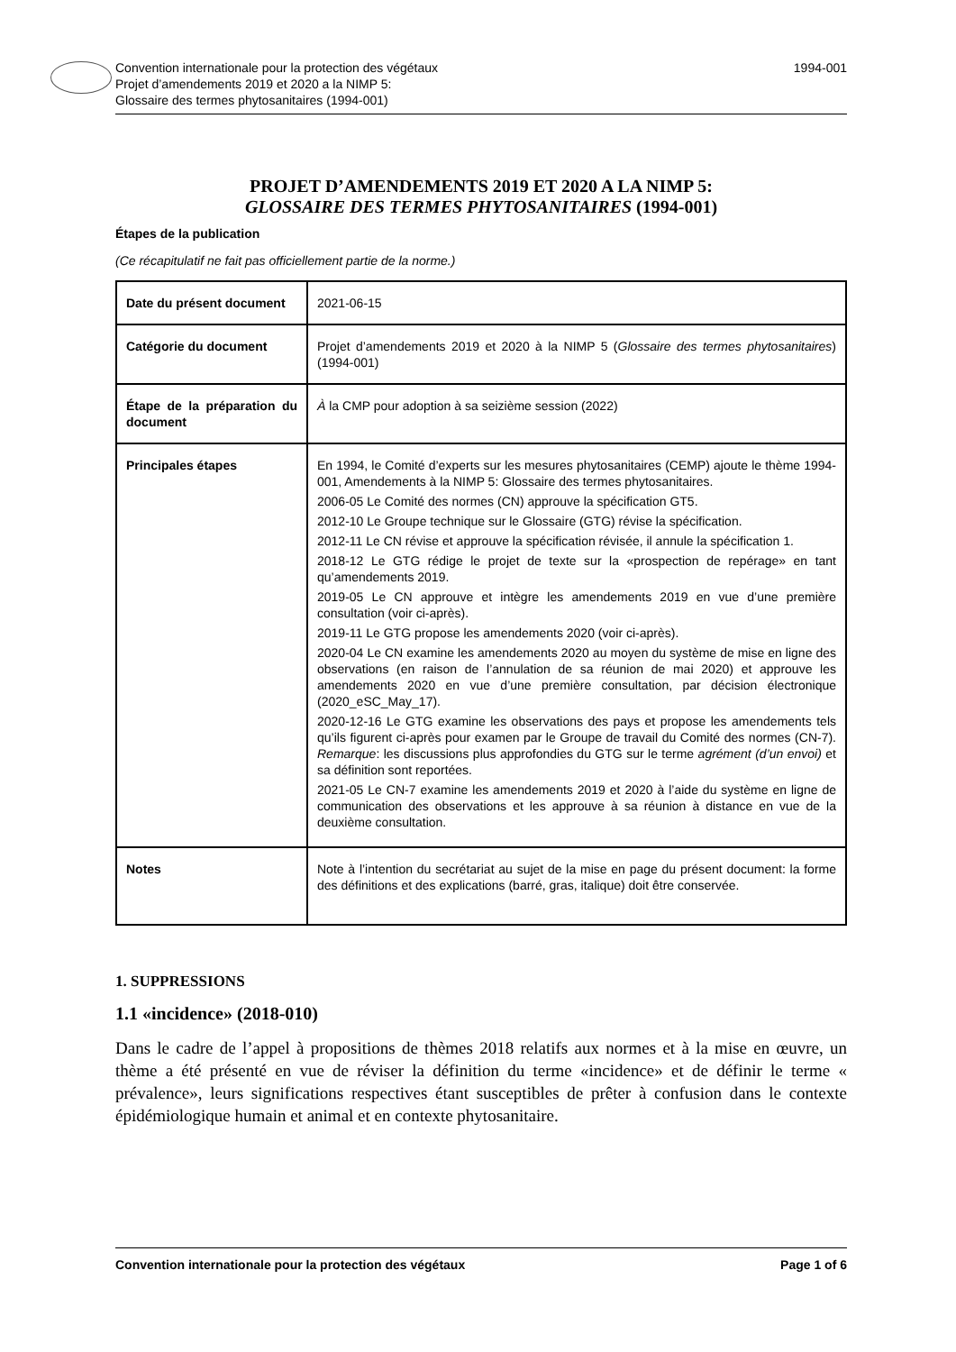Convention internationale pour la protection des végétaux
Projet d’amendements 2019 et 2020 a la NIMP 5:
Glossaire des termes phytosanitaires (1994-001)
1994-001
PROJET D’AMENDEMENTS 2019 ET 2020 A LA NIMP 5:
GLOSSAIRE DES TERMES PHYTOSANITAIRES (1994-001)
Étapes de la publication
(Ce récapitulatif ne fait pas officiellement partie de la norme.)
| Date du présent document | 2021-06-15 |
| Catégorie du document | Projet d’amendements 2019 et 2020 à la NIMP 5 ( Glossaire des termes phytosanitaires ) (1994-001) |
| Étape de la préparation du document | À la CMP pour adoption à sa seizième session (2022) |
| Principales étapes | En 1994, le Comité d’experts sur les mesures phytosanitaires (CEMP) ajoute le thème 1994-001, Amendements à la NIMP 5: Glossaire des termes phytosanitaires. 2006-05 Le Comité des normes (CN) approuve la spécification GT5. 2012-10 Le Groupe technique sur le Glossaire (GTG) révise la spécification. 2012-11 Le CN révise et approuve la spécification révisée, il annule la spécification 1. 2018-12 Le GTG rédige le projet de texte sur la «prospection de repérage» en tant qu’amendements 2019. 2019-05 Le CN approuve et intègre les amendements 2019 en vue d’une première consultation (voir ci-après). 2019-11 Le GTG propose les amendements 2020 (voir ci-après). 2020-04 Le CN examine les amendements 2020 au moyen du système de mise en ligne des observations (en raison de l’annulation de sa réunion de mai 2020) et approuve les amendements 2020 en vue d’une première consultation, par décision électronique (2020_eSC_May_17). 2020-12-16 Le GTG examine les observations des pays et propose les amendements tels qu’ils figurent ci-après pour examen par le Groupe de travail du Comité des normes (CN-7). Remarque : les discussions plus approfondies du GTG sur le terme agrément (d’un envoi) et sa définition sont reportées. 2021-05 Le CN-7 examine les amendements 2019 et 2020 à l’aide du système en ligne de communication des observations et les approuve à sa réunion à distance en vue de la deuxième consultation. |
| Notes | Note à l’intention du secrétariat au sujet de la mise en page du présent document: la forme des définitions et des explications (barré, gras, italique) doit être conservée. |
1. SUPPRESSIONS
1.1 «incidence» (2018-010)
Dans le cadre de l’appel à propositions de thèmes 2018 relatifs aux normes et à la mise en œuvre, un thème a été présenté en vue de réviser la définition du terme «incidence» et de définir le terme « prévalence», leurs significations respectives étant susceptibles de prêter à confusion dans le contexte épidémiologique humain et animal et en contexte phytosanitaire.
Convention internationale pour la protection des végétaux Page 1 of 6